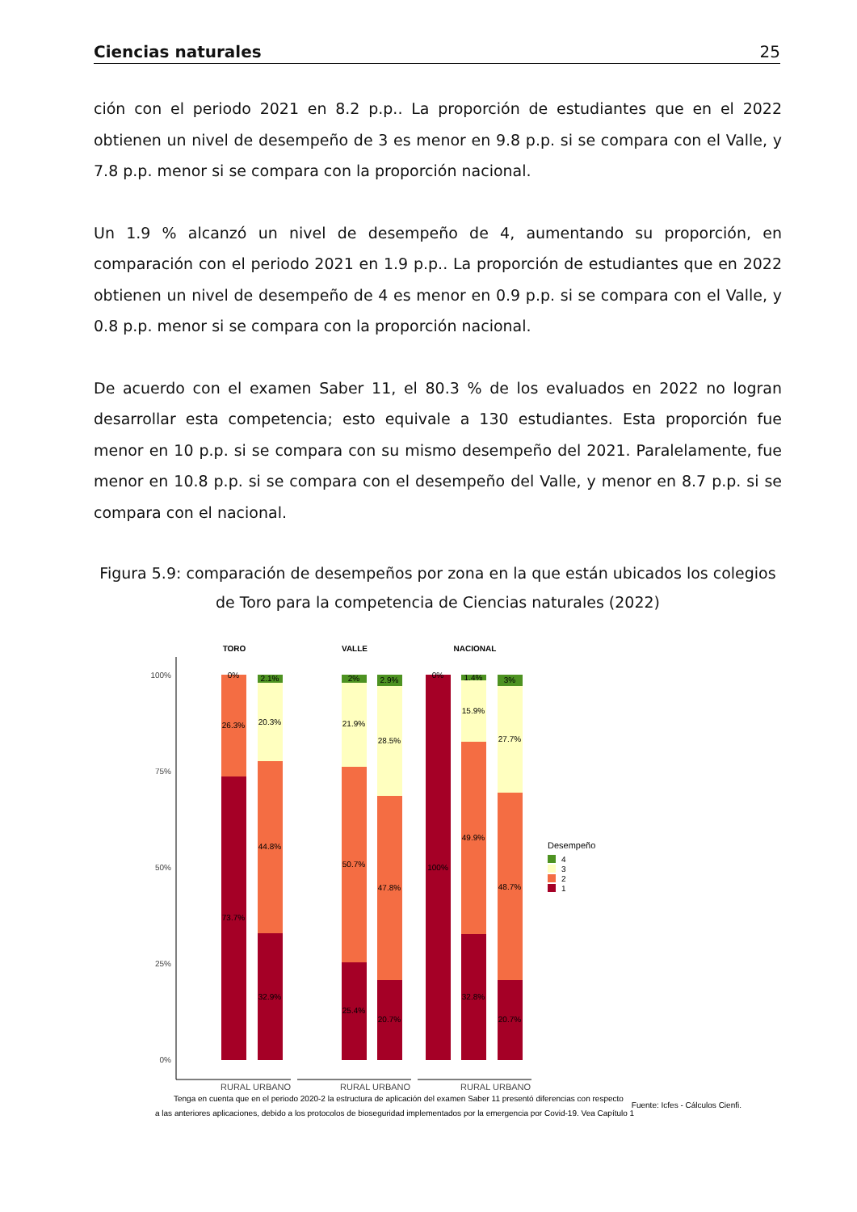Ciencias naturales 25
ción con el periodo 2021 en 8.2 p.p.. La proporción de estudiantes que en el 2022 obtienen un nivel de desempeño de 3 es menor en 9.8 p.p. si se compara con el Valle, y 7.8 p.p. menor si se compara con la proporción nacional.
Un 1.9 % alcanzó un nivel de desempeño de 4, aumentando su proporción, en comparación con el periodo 2021 en 1.9 p.p.. La proporción de estudiantes que en 2022 obtienen un nivel de desempeño de 4 es menor en 0.9 p.p. si se compara con el Valle, y 0.8 p.p. menor si se compara con la proporción nacional.
De acuerdo con el examen Saber 11, el 80.3 % de los evaluados en 2022 no logran desarrollar esta competencia; esto equivale a 130 estudiantes. Esta proporción fue menor en 10 p.p. si se compara con su mismo desempeño del 2021. Paralelamente, fue menor en 10.8 p.p. si se compara con el desempeño del Valle, y menor en 8.7 p.p. si se compara con el nacional.
Figura 5.9: comparación de desempeños por zona en la que están ubicados los colegios de Toro para la competencia de Ciencias naturales (2022)
TORO
VALLE
NACIONAL
100%
75%
50%
25%
0%
0%
26.3%
73.7%
2.1%
20.3%
44.8%
32.9%
2%
21.9%
50.7%
25.4%
2.9%
28.5%
47.8%
20.7%
0%
100%
1.4%
15.9%
49.9%
32.8%
3%
27.7%
48.7%
20.7%
RURAL
URBANO
RURAL
URBANO
RURAL
URBANO
Desempeño
4
3
2
1
Tenga en cuenta que en el periodo 2020-2 la estructura de aplicación del examen Saber 11 presentó diferencias con respecto
Fuente: Icfes - Cálculos Cienfi.
a las anteriores aplicaciones, debido a los protocolos de bioseguridad implementados por la emergencia por Covid-19. Vea Capítulo 1